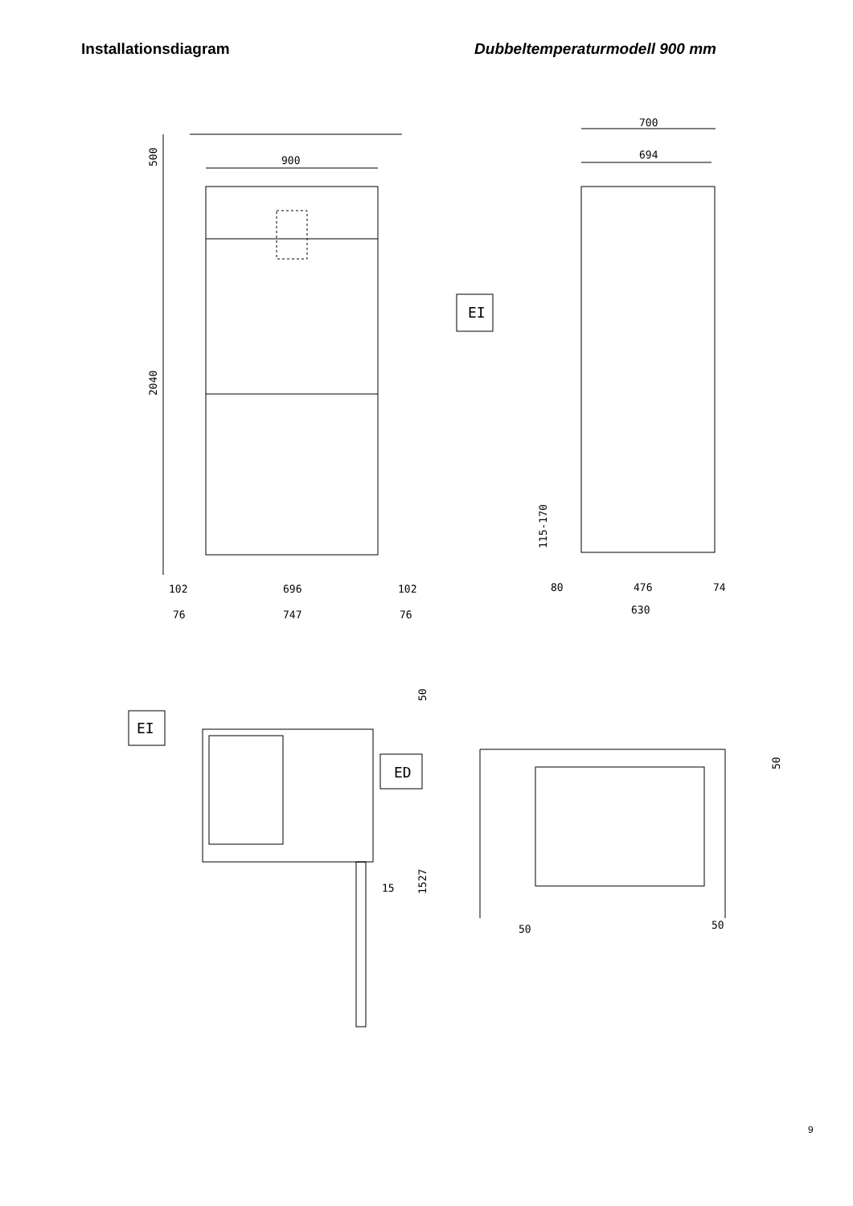Installationsdiagram Dubbeltemperaturmodell 900 mm
900
500
2040
102
696
102
76
747
76
700
694
EI
115-170
80
476
74
630
EI
ED
50
15
1527
50
50
50
9